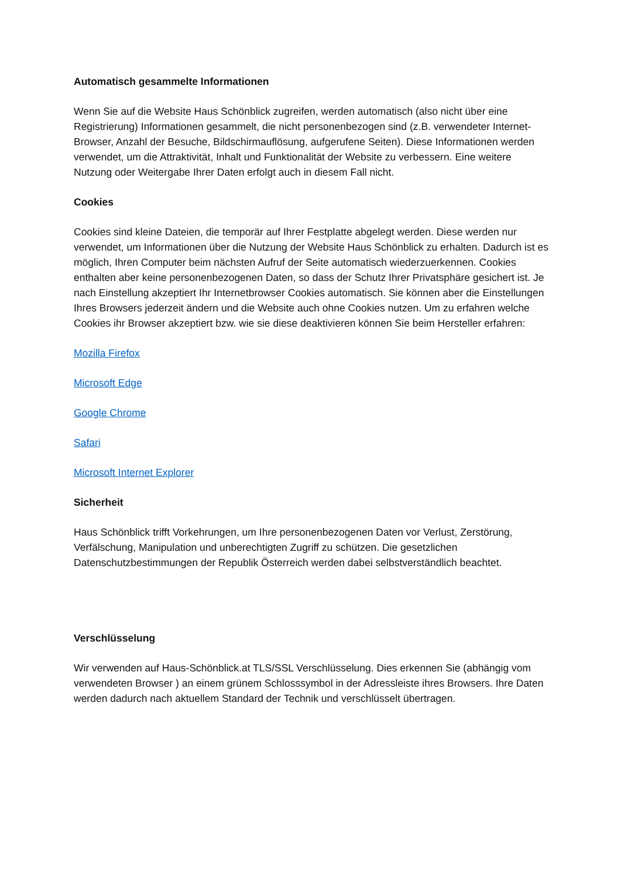Automatisch gesammelte Informationen
Wenn Sie auf die Website Haus Schönblick zugreifen, werden automatisch (also nicht über eine Registrierung) Informationen gesammelt, die nicht personenbezogen sind (z.B. verwendeter Internet-Browser, Anzahl der Besuche, Bildschirmauflösung, aufgerufene Seiten). Diese Informationen werden verwendet, um die Attraktivität, Inhalt und Funktionalität der Website zu verbessern. Eine weitere Nutzung oder Weitergabe Ihrer Daten erfolgt auch in diesem Fall nicht.
Cookies
Cookies sind kleine Dateien, die temporär auf Ihrer Festplatte abgelegt werden. Diese werden nur verwendet, um Informationen über die Nutzung der Website Haus Schönblick zu erhalten. Dadurch ist es möglich, Ihren Computer beim nächsten Aufruf der Seite automatisch wiederzuerkennen. Cookies enthalten aber keine personenbezogenen Daten, so dass der Schutz Ihrer Privatsphäre gesichert ist. Je nach Einstellung akzeptiert Ihr Internetbrowser Cookies automatisch. Sie können aber die Einstellungen Ihres Browsers jederzeit ändern und die Website auch ohne Cookies nutzen. Um zu erfahren welche Cookies ihr Browser akzeptiert bzw. wie sie diese deaktivieren können Sie beim Hersteller erfahren:
Mozilla Firefox
Microsoft Edge
Google Chrome
Safari
Microsoft Internet Explorer
Sicherheit
Haus Schönblick trifft Vorkehrungen, um Ihre personenbezogenen Daten vor Verlust, Zerstörung, Verfälschung, Manipulation und unberechtigten Zugriff zu schützen. Die gesetzlichen Datenschutzbestimmungen der Republik Österreich werden dabei selbstverständlich beachtet.
Verschlüsselung
Wir verwenden auf Haus-Schönblick.at TLS/SSL Verschlüsselung. Dies erkennen Sie (abhängig vom verwendeten Browser ) an einem grünem Schlosssymbol in der Adressleiste ihres Browsers. Ihre Daten werden dadurch nach aktuellem Standard der Technik und verschlüsselt übertragen.